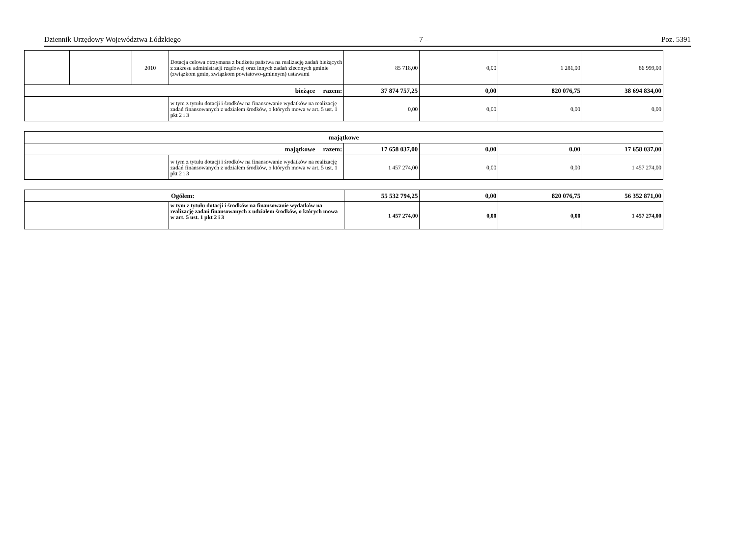Dziennik Urzędowy Województwa Łódzkiego – 7 – Poz. 5391
| | | 2010 | Dotacja celowa otrzymana z budżetu państwa na realizację zadań bieżących z zakresu administracji rządowej oraz innych zadań zleconych gminie (związkom gmin, związkom powiatowo-gminnym) ustawami | 85 718,00 | 0,00 | 1 281,00 | 86 999,00 |
| bieżące razem: | | | | 37 874 757,25 | 0,00 | 820 076,75 | 38 694 834,00 |
| | | | w tym z tytułu dotacji i środków na finansowanie wydatków na realizację zadań finansowanych z udziałem środków, o których mowa w art. 5 ust. 1 pkt 2 i 3 | 0,00 | 0,00 | 0,00 | 0,00 |
| majątkowe | | | | | |
| majątkowe razem: | | 17 658 037,00 | 0,00 | 0,00 | 17 658 037,00 |
| | w tym z tytułu dotacji i środków na finansowanie wydatków na realizację zadań finansowanych z udziałem środków, o których mowa w art. 5 ust. 1 pkt 2 i 3 | 1 457 274,00 | 0,00 | 0,00 | 1 457 274,00 |
| Ogółem: | | 55 532 794,25 | 0,00 | 820 076,75 | 56 352 871,00 |
| | w tym z tytułu dotacji i środków na finansowanie wydatków na realizację zadań finansowanych z udziałem środków, o których mowa w art. 5 ust. 1 pkt 2 i 3 | 1 457 274,00 | 0,00 | 0,00 | 1 457 274,00 |